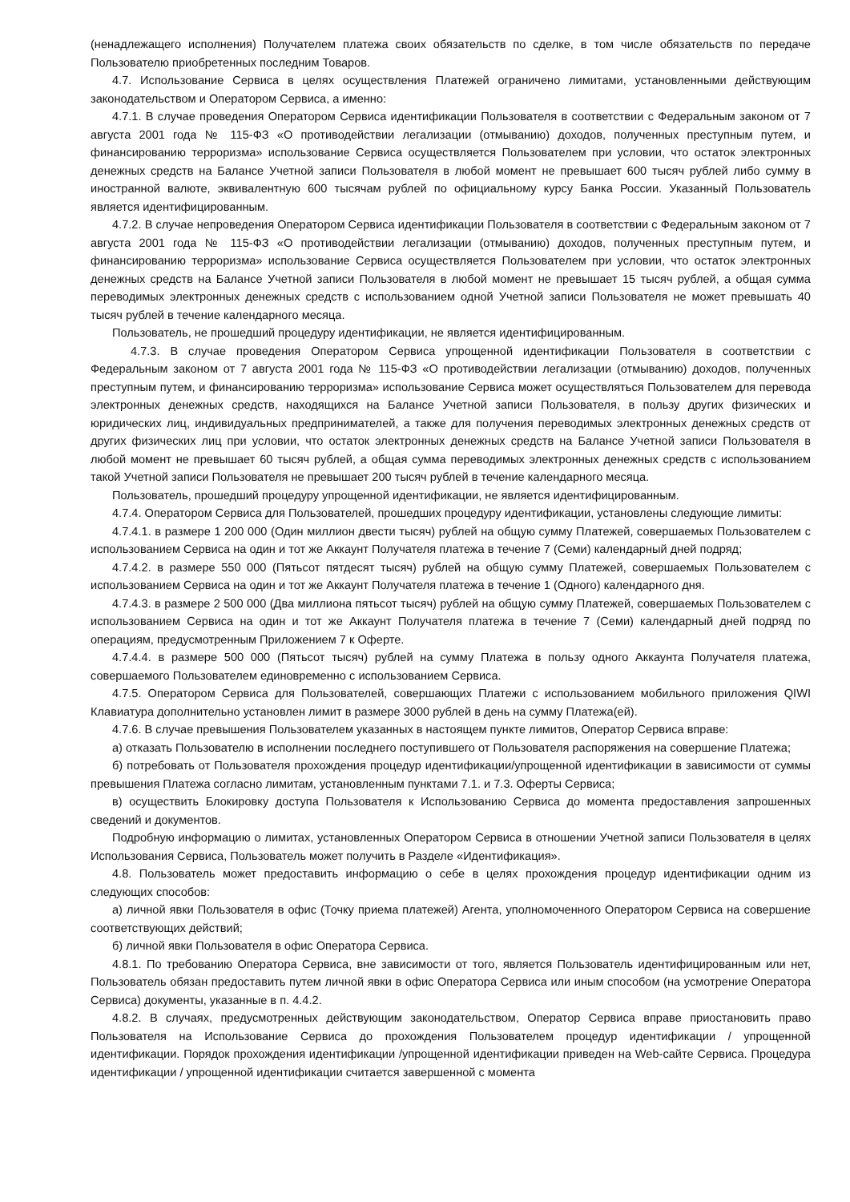(ненадлежащего исполнения) Получателем платежа своих обязательств по сделке, в том числе обязательств по передаче Пользователю приобретенных последним Товаров.
4.7. Использование Сервиса в целях осуществления Платежей ограничено лимитами, установленными действующим законодательством и Оператором Сервиса, а именно:
4.7.1. В случае проведения Оператором Сервиса идентификации Пользователя в соответствии с Федеральным законом от 7 августа 2001 года № 115-ФЗ «О противодействии легализации (отмыванию) доходов, полученных преступным путем, и финансированию терроризма» использование Сервиса осуществляется Пользователем при условии, что остаток электронных денежных средств на Балансе Учетной записи Пользователя в любой момент не превышает 600 тысяч рублей либо сумму в иностранной валюте, эквивалентную 600 тысячам рублей по официальному курсу Банка России. Указанный Пользователь является идентифицированным.
4.7.2. В случае непроведения Оператором Сервиса идентификации Пользователя в соответствии с Федеральным законом от 7 августа 2001 года № 115-ФЗ «О противодействии легализации (отмыванию) доходов, полученных преступным путем, и финансированию терроризма» использование Сервиса осуществляется Пользователем при условии, что остаток электронных денежных средств на Балансе Учетной записи Пользователя в любой момент не превышает 15 тысяч рублей, а общая сумма переводимых электронных денежных средств с использованием одной Учетной записи Пользователя не может превышать 40 тысяч рублей в течение календарного месяца.
Пользователь, не прошедший процедуру идентификации, не является идентифицированным.
4.7.3. В случае проведения Оператором Сервиса упрощенной идентификации Пользователя в соответствии с Федеральным законом от 7 августа 2001 года № 115-ФЗ «О противодействии легализации (отмыванию) доходов, полученных преступным путем, и финансированию терроризма» использование Сервиса может осуществляться Пользователем для перевода электронных денежных средств, находящихся на Балансе Учетной записи Пользователя, в пользу других физических и юридических лиц, индивидуальных предпринимателей, а также для получения переводимых электронных денежных средств от других физических лиц при условии, что остаток электронных денежных средств на Балансе Учетной записи Пользователя в любой момент не превышает 60 тысяч рублей, а общая сумма переводимых электронных денежных средств с использованием такой Учетной записи Пользователя не превышает 200 тысяч рублей в течение календарного месяца.
Пользователь, прошедший процедуру упрощенной идентификации, не является идентифицированным.
4.7.4. Оператором Сервиса для Пользователей, прошедших процедуру идентификации, установлены следующие лимиты:
4.7.4.1. в размере 1 200 000 (Один миллион двести тысяч) рублей на общую сумму Платежей, совершаемых Пользователем с использованием Сервиса на один и тот же Аккаунт Получателя платежа в течение 7 (Семи) календарный дней подряд;
4.7.4.2. в размере 550 000 (Пятьсот пятдесят тысяч) рублей на общую сумму Платежей, совершаемых Пользователем с использованием Сервиса на один и тот же Аккаунт Получателя платежа в течение 1 (Одного) календарного дня.
4.7.4.3. в размере 2 500 000 (Два миллиона пятьсот тысяч) рублей на общую сумму Платежей, совершаемых Пользователем с использованием Сервиса на один и тот же Аккаунт Получателя платежа в течение 7 (Семи) календарный дней подряд по операциям, предусмотренным Приложением 7 к Оферте.
4.7.4.4. в размере 500 000 (Пятьсот тысяч) рублей на сумму Платежа в пользу одного Аккаунта Получателя платежа, совершаемого Пользователем единовременно с использованием Сервиса.
4.7.5. Оператором Сервиса для Пользователей, совершающих Платежи с использованием мобильного приложения QIWI Клавиатура дополнительно установлен лимит в размере 3000 рублей в день на сумму Платежа(ей).
4.7.6. В случае превышения Пользователем указанных в настоящем пункте лимитов, Оператор Сервиса вправе:
а) отказать Пользователю в исполнении последнего поступившего от Пользователя распоряжения на совершение Платежа;
б) потребовать от Пользователя прохождения процедур идентификации/упрощенной идентификации в зависимости от суммы превышения Платежа согласно лимитам, установленным пунктами 7.1. и 7.3. Оферты Сервиса;
в) осуществить Блокировку доступа Пользователя к Использованию Сервиса до момента предоставления запрошенных сведений и документов.
Подробную информацию о лимитах, установленных Оператором Сервиса в отношении Учетной записи Пользователя в целях Использования Сервиса, Пользователь может получить в Разделе «Идентификация».
4.8. Пользователь может предоставить информацию о себе в целях прохождения процедур идентификации одним из следующих способов:
а) личной явки Пользователя в офис (Точку приема платежей) Агента, уполномоченного Оператором Сервиса на совершение соответствующих действий;
б) личной явки Пользователя в офис Оператора Сервиса.
4.8.1. По требованию Оператора Сервиса, вне зависимости от того, является Пользователь идентифицированным или нет, Пользователь обязан предоставить путем личной явки в офис Оператора Сервиса или иным способом (на усмотрение Оператора Сервиса) документы, указанные в п. 4.4.2.
4.8.2. В случаях, предусмотренных действующим законодательством, Оператор Сервиса вправе приостановить право Пользователя на Использование Сервиса до прохождения Пользователем процедур идентификации / упрощенной идентификации. Порядок прохождения идентификации /упрощенной идентификации приведен на Web-сайте Сервиса. Процедура идентификации / упрощенной идентификации считается завершенной с момента